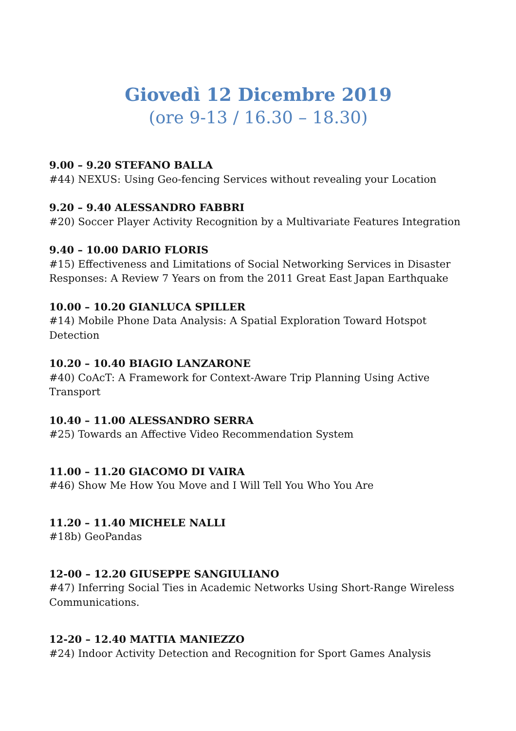Giovedì 12 Dicembre 2019
(ore 9-13 / 16.30 – 18.30)
9.00 – 9.20 STEFANO BALLA
#44) NEXUS: Using Geo-fencing Services without revealing your Location
9.20 – 9.40 ALESSANDRO FABBRI
#20) Soccer Player Activity Recognition by a Multivariate Features Integration
9.40 – 10.00 DARIO FLORIS
#15) Effectiveness and Limitations of Social Networking Services in Disaster Responses: A Review 7 Years on from the 2011 Great East Japan Earthquake
10.00 – 10.20 GIANLUCA SPILLER
#14) Mobile Phone Data Analysis: A Spatial Exploration Toward Hotspot Detection
10.20 – 10.40 BIAGIO LANZARONE
#40) CoAcT: A Framework for Context-Aware Trip Planning Using Active Transport
10.40 – 11.00 ALESSANDRO SERRA
#25) Towards an Affective Video Recommendation System
11.00 – 11.20 GIACOMO DI VAIRA
#46) Show Me How You Move and I Will Tell You Who You Are
11.20 – 11.40 MICHELE NALLI
#18b) GeoPandas
12-00 – 12.20 GIUSEPPE SANGIULIANO
#47) Inferring Social Ties in Academic Networks Using Short-Range Wireless Communications.
12-20 – 12.40 MATTIA MANIEZZO
#24) Indoor Activity Detection and Recognition for Sport Games Analysis